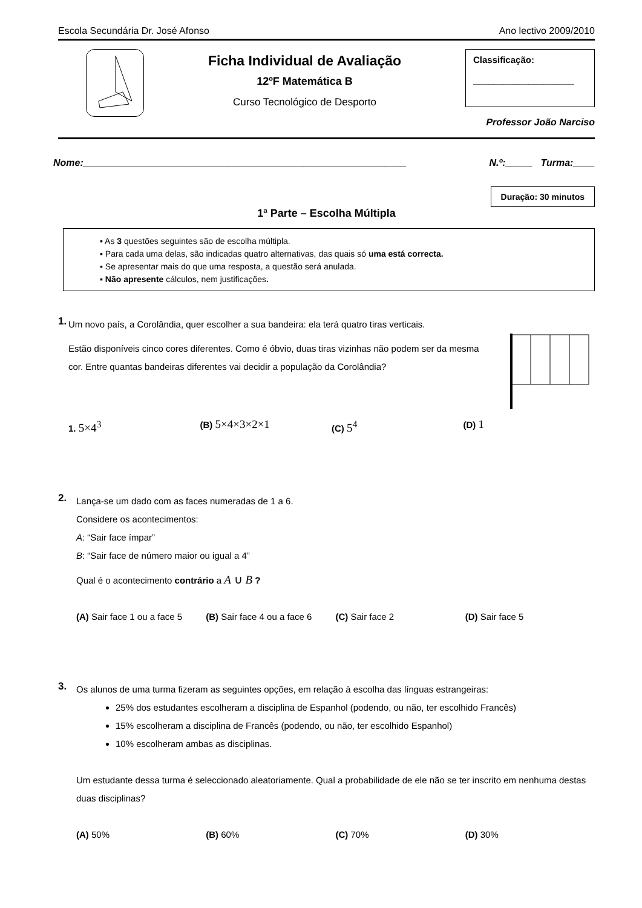Escola Secundária Dr. José Afonso Ano lectivo 2009/2010
Ficha Individual de Avaliação
12ºF Matemática B
Curso Tecnológico de Desporto
Classificação:
____________________
Professor João Narciso
Nome:____________________________________________________________ N.º:_____ Turma:____
Duração: 30 minutos
1ª Parte – Escolha Múltipla
▪ As 3 questões seguintes são de escolha múltipla.
▪ Para cada uma delas, são indicadas quatro alternativas, das quais só uma está correcta.
▪ Se apresentar mais do que uma resposta, a questão será anulada.
▪ Não apresente cálculos, nem justificações.
1.
Um novo país, a Corolândia, quer escolher a sua bandeira: ela terá quatro tiras verticais.
Estão disponíveis cinco cores diferentes. Como é óbvio, duas tiras vizinhas não podem ser da mesma cor. Entre quantas bandeiras diferentes vai decidir a população da Corolândia?
1. 5×4<sup>3</sup>
(B) 5×4×3×2×1
(C) 5<sup>4</sup>
(D) 1
2.
Lança-se um dado com as faces numeradas de 1 a 6.
Considere os acontecimentos:
A: “Sair face ímpar”
B: “Sair face de número maior ou igual a 4”
Qual é o acontecimento contrário a A ∪ B ?
(A) Sair face 1 ou a face 5 (B) Sair face 4 ou a face 6 (C) Sair face 2 (D) Sair face 5
3.
Os alunos de uma turma fizeram as seguintes opções, em relação à escolha das línguas estrangeiras:
25% dos estudantes escolheram a disciplina de Espanhol (podendo, ou não, ter escolhido Francês)
15% escolheram a disciplina de Francês (podendo, ou não, ter escolhido Espanhol)
10% escolheram ambas as disciplinas.
Um estudante dessa turma é seleccionado aleatoriamente. Qual a probabilidade de ele não se ter inscrito em nenhuma destas duas disciplinas?
(A) 50% (B) 60% (C) 70% (D) 30%